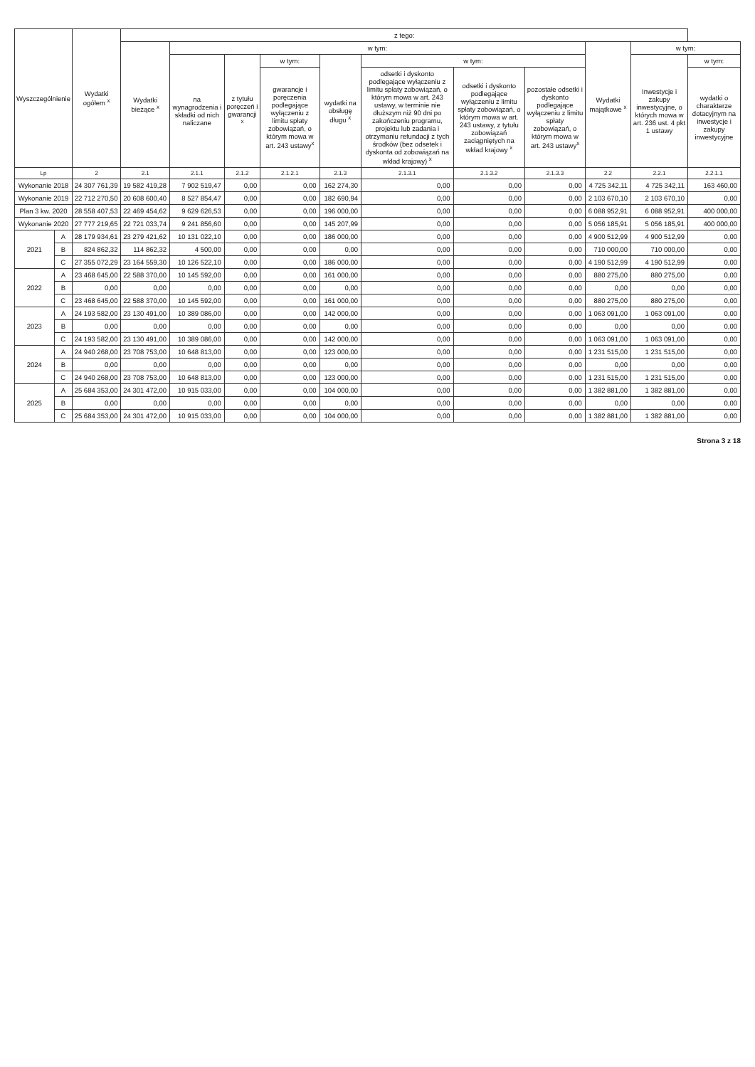| Wyszczególnienie | | Wydatki ogółem <sup>x</sup> | z tego: | | | | | | | | | | |
| --- | --- | --- | --- | --- | --- | --- | --- | --- | --- | --- | --- | --- | --- |
| | | | Wydatki bieżące <sup>x</sup> | w tym: | | | | | | | Wydatki majątkowe <sup>x</sup> | w tym: | |
| | | | | na wynagrodzenia i składki od nich naliczane | z tytułu poręczeń i gwarancji <sup>x</sup> | w tym: | wydatki na obsługę długu <sup>x</sup> | w tym: | | | | Inwestycje i zakupy inwestycyjne, o których mowa w art. 236 ust. 4 pkt 1 ustawy | w tym: |
| | | | | | | gwarancje i poręczenia podlegające wyłączeniu z limitu spłaty zobowiązań, o którym mowa w art. 243 ustawy<sup>x</sup> | | odsetki i dyskonto podlegające wyłączeniu z limitu spłaty zobowiązań, o którym mowa w art. 243 ustawy, w terminie nie dłuższym niż 90 dni po zakończeniu programu, projektu lub zadania i otrzymaniu refundacji z tych środków (bez odsetek i dyskonta od zobowiązań na wkład krajowy) <sup>x</sup> | odsetki i dyskonto podlegające wyłączeniu z limitu spłaty zobowiązań, o którym mowa w art. 243 ustawy, z tytułu zobowiązań zaciągniętych na wkład krajowy <sup>x</sup> | pozostałe odsetki i dyskonto podlegające wyłączeniu z limitu spłaty zobowiązań, o którym mowa w art. 243 ustawy<sup>x</sup> | | | wydatki o charakterze dotacyjnym na inwestycje i zakupy inwestycyjne |
| Lp | | 2 | 2.1 | 2.1.1 | 2.1.2 | 2.1.2.1 | 2.1.3 | 2.1.3.1 | 2.1.3.2 | 2.1.3.3 | 2.2 | 2.2.1 | 2.2.1.1 |
| Wykonanie 2018 | | 24 307 761,39 | 19 582 419,28 | 7 902 519,47 | 0,00 | 0,00 | 162 274,30 | 0,00 | 0,00 | 0,00 | 4 725 342,11 | 4 725 342,11 | 163 460,00 |
| Wykonanie 2019 | | 22 712 270,50 | 20 608 600,40 | 8 527 854,47 | 0,00 | 0,00 | 182 690,94 | 0,00 | 0,00 | 0,00 | 2 103 670,10 | 2 103 670,10 | 0,00 |
| Plan 3 kw. 2020 | | 28 558 407,53 | 22 469 454,62 | 9 629 626,53 | 0,00 | 0,00 | 196 000,00 | 0,00 | 0,00 | 0,00 | 6 088 952,91 | 6 088 952,91 | 400 000,00 |
| Wykonanie 2020 | | 27 777 219,65 | 22 721 033,74 | 9 241 856,60 | 0,00 | 0,00 | 145 207,99 | 0,00 | 0,00 | 0,00 | 5 056 185,91 | 5 056 185,91 | 400 000,00 |
| 2021 | A | 28 179 934,61 | 23 279 421,62 | 10 131 022,10 | 0,00 | 0,00 | 186 000,00 | 0,00 | 0,00 | 0,00 | 4 900 512,99 | 4 900 512,99 | 0,00 |
| | B | 824 862,32 | 114 862,32 | 4 500,00 | 0,00 | 0,00 | 0,00 | 0,00 | 0,00 | 0,00 | 710 000,00 | 710 000,00 | 0,00 |
| | C | 27 355 072,29 | 23 164 559,30 | 10 126 522,10 | 0,00 | 0,00 | 186 000,00 | 0,00 | 0,00 | 0,00 | 4 190 512,99 | 4 190 512,99 | 0,00 |
| 2022 | A | 23 468 645,00 | 22 588 370,00 | 10 145 592,00 | 0,00 | 0,00 | 161 000,00 | 0,00 | 0,00 | 0,00 | 880 275,00 | 880 275,00 | 0,00 |
| | B | 0,00 | 0,00 | 0,00 | 0,00 | 0,00 | 0,00 | 0,00 | 0,00 | 0,00 | 0,00 | 0,00 | 0,00 |
| | C | 23 468 645,00 | 22 588 370,00 | 10 145 592,00 | 0,00 | 0,00 | 161 000,00 | 0,00 | 0,00 | 0,00 | 880 275,00 | 880 275,00 | 0,00 |
| 2023 | A | 24 193 582,00 | 23 130 491,00 | 10 389 086,00 | 0,00 | 0,00 | 142 000,00 | 0,00 | 0,00 | 0,00 | 1 063 091,00 | 1 063 091,00 | 0,00 |
| | B | 0,00 | 0,00 | 0,00 | 0,00 | 0,00 | 0,00 | 0,00 | 0,00 | 0,00 | 0,00 | 0,00 | 0,00 |
| | C | 24 193 582,00 | 23 130 491,00 | 10 389 086,00 | 0,00 | 0,00 | 142 000,00 | 0,00 | 0,00 | 0,00 | 1 063 091,00 | 1 063 091,00 | 0,00 |
| 2024 | A | 24 940 268,00 | 23 708 753,00 | 10 648 813,00 | 0,00 | 0,00 | 123 000,00 | 0,00 | 0,00 | 0,00 | 1 231 515,00 | 1 231 515,00 | 0,00 |
| | B | 0,00 | 0,00 | 0,00 | 0,00 | 0,00 | 0,00 | 0,00 | 0,00 | 0,00 | 0,00 | 0,00 | 0,00 |
| | C | 24 940 268,00 | 23 708 753,00 | 10 648 813,00 | 0,00 | 0,00 | 123 000,00 | 0,00 | 0,00 | 0,00 | 1 231 515,00 | 1 231 515,00 | 0,00 |
| 2025 | A | 25 684 353,00 | 24 301 472,00 | 10 915 033,00 | 0,00 | 0,00 | 104 000,00 | 0,00 | 0,00 | 0,00 | 1 382 881,00 | 1 382 881,00 | 0,00 |
| | B | 0,00 | 0,00 | 0,00 | 0,00 | 0,00 | 0,00 | 0,00 | 0,00 | 0,00 | 0,00 | 0,00 | 0,00 |
| | C | 25 684 353,00 | 24 301 472,00 | 10 915 033,00 | 0,00 | 0,00 | 104 000,00 | 0,00 | 0,00 | 0,00 | 1 382 881,00 | 1 382 881,00 | 0,00 |
Strona 3 z 18